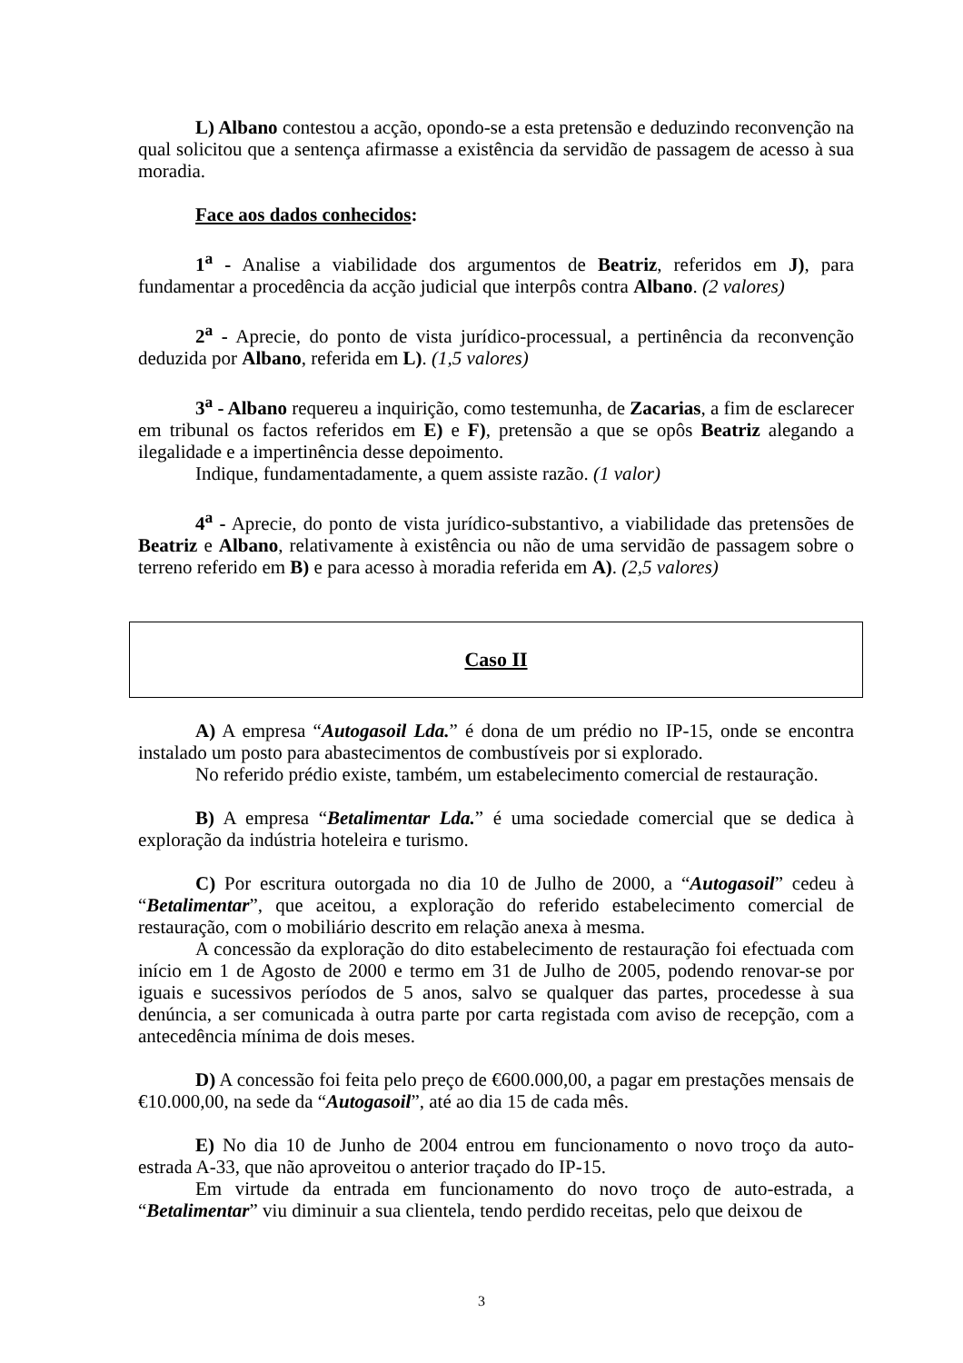L) Albano contestou a acção, opondo-se a esta pretensão e deduzindo reconvenção na qual solicitou que a sentença afirmasse a existência da servidão de passagem de acesso à sua moradia.
Face aos dados conhecidos:
1<sup>a</sup> - Analise a viabilidade dos argumentos de Beatriz, referidos em J), para fundamentar a procedência da acção judicial que interpôs contra Albano. (2 valores)
2<sup>a</sup> - Aprecie, do ponto de vista jurídico-processual, a pertinência da reconvenção deduzida por Albano, referida em L). (1,5 valores)
3<sup>a</sup> - Albano requereu a inquirição, como testemunha, de Zacarias, a fim de esclarecer em tribunal os factos referidos em E) e F), pretensão a que se opôs Beatriz alegando a ilegalidade e a impertinência desse depoimento.
Indique, fundamentadamente, a quem assiste razão. (1 valor)
4<sup>a</sup> - Aprecie, do ponto de vista jurídico-substantivo, a viabilidade das pretensões de Beatriz e Albano, relativamente à existência ou não de uma servidão de passagem sobre o terreno referido em B) e para acesso à moradia referida em A). (2,5 valores)
Caso II
A) A empresa “Autogasoil Lda.” é dona de um prédio no IP-15, onde se encontra instalado um posto para abastecimentos de combustíveis por si explorado.
No referido prédio existe, também, um estabelecimento comercial de restauração.
B) A empresa “Betalimentar Lda.” é uma sociedade comercial que se dedica à exploração da indústria hoteleira e turismo.
C) Por escritura outorgada no dia 10 de Julho de 2000, a “Autogasoil” cedeu à “Betalimentar”, que aceitou, a exploração do referido estabelecimento comercial de restauração, com o mobiliário descrito em relação anexa à mesma.
A concessão da exploração do dito estabelecimento de restauração foi efectuada com início em 1 de Agosto de 2000 e termo em 31 de Julho de 2005, podendo renovar-se por iguais e sucessivos períodos de 5 anos, salvo se qualquer das partes, procedesse à sua denúncia, a ser comunicada à outra parte por carta registada com aviso de recepção, com a antecedência mínima de dois meses.
D) A concessão foi feita pelo preço de €600.000,00, a pagar em prestações mensais de €10.000,00, na sede da “Autogasoil”, até ao dia 15 de cada mês.
E) No dia 10 de Junho de 2004 entrou em funcionamento o novo troço da auto-estrada A-33, que não aproveitou o anterior traçado do IP-15.
Em virtude da entrada em funcionamento do novo troço de auto-estrada, a “Betalimentar” viu diminuir a sua clientela, tendo perdido receitas, pelo que deixou de
3